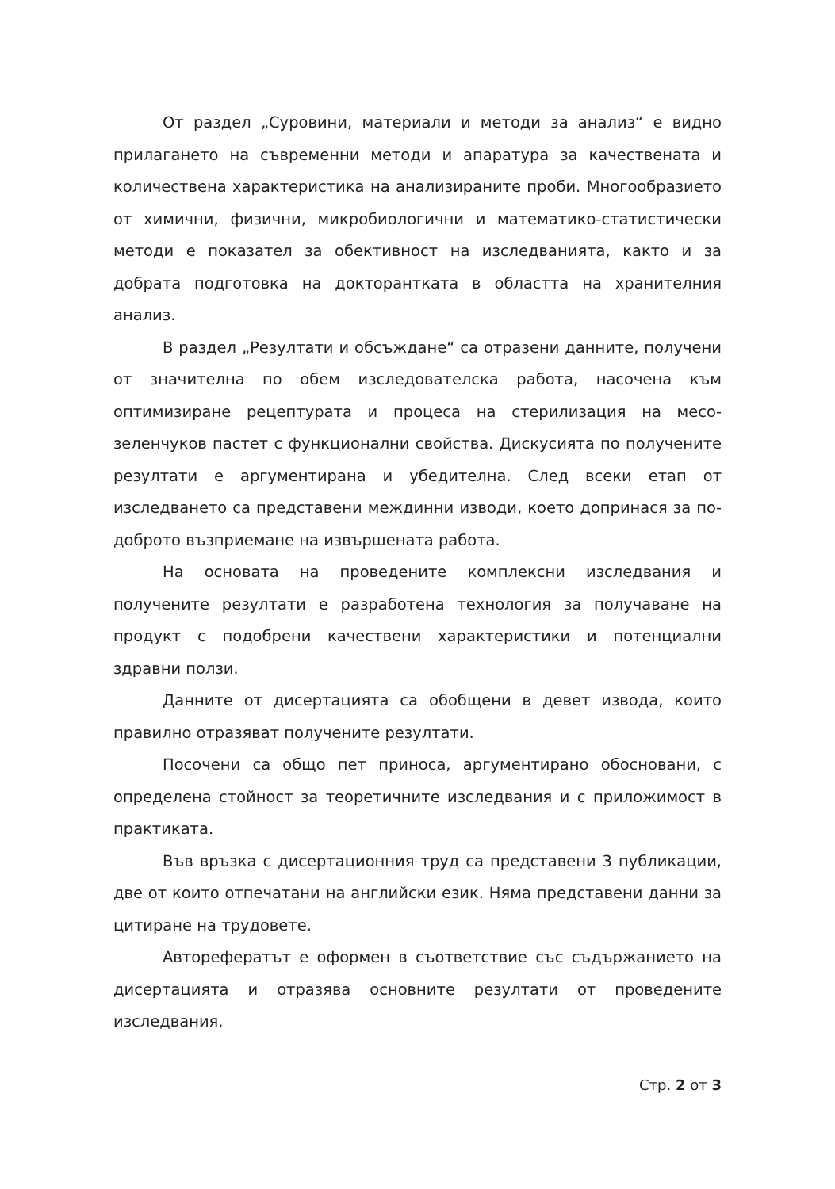От раздел „Суровини, материали и методи за анализ“ е видно прилагането на съвременни методи и апаратура за качествената и количествена характеристика на анализираните проби. Многообразието от химични, физични, микробиологични и математико-статистически методи е показател за обективност на изследванията, както и за добрата подготовка на докторантката в областта на хранителния анализ.
В раздел „Резултати и обсъждане“ са отразени данните, получени от значителна по обем изследователска работа, насочена към оптимизиране рецептурата и процеса на стерилизация на месо-зеленчуков пастет с функционални свойства. Дискусията по получените резултати е аргументирана и убедителна. След всеки етап от изследването са представени междинни изводи, което допринася за по-доброто възприемане на извършената работа.
На основата на проведените комплексни изследвания и получените резултати е разработена технология за получаване на продукт с подобрени качествени характеристики и потенциални здравни ползи.
Данните от дисертацията са обобщени в девет извода, които правилно отразяват получените резултати.
Посочени са общо пет приноса, аргументирано обосновани, с определена стойност за теоретичните изследвания и с приложимост в практиката.
Във връзка с дисертационния труд са представени 3 публикации, две от които отпечатани на английски език. Няма представени данни за цитиране на трудовете.
Авторефератът е оформен в съответствие със съдържанието на дисертацията и отразява основните резултати от проведените изследвания.
Стр. 2 от 3